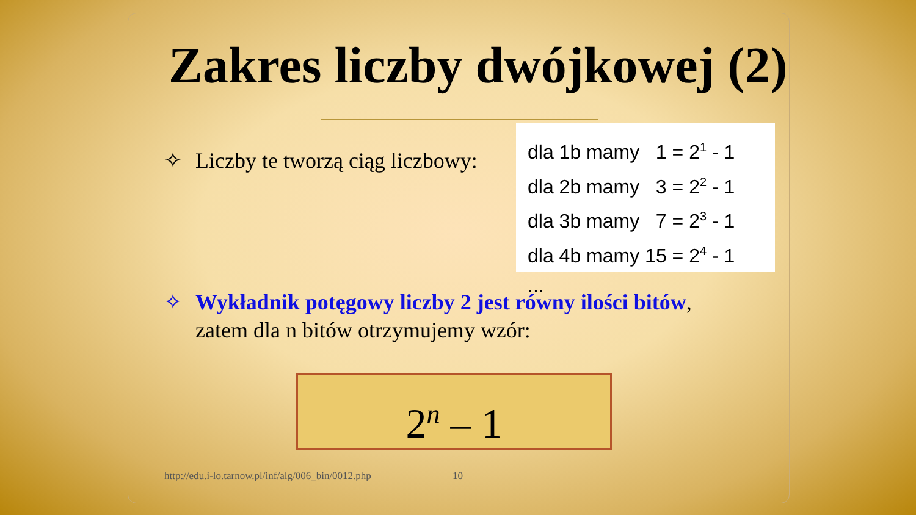Zakres liczby dwójkowej (2)
✧ Liczby te tworzą ciąg liczbowy:
dla 1b mamy 1 = 2<sup>1</sup> - 1
dla 2b mamy 3 = 2<sup>2</sup> - 1
dla 3b mamy 7 = 2<sup>3</sup> - 1
dla 4b mamy 15 = 2<sup>4</sup> - 1
...
✧ Wykładnik potęgowy liczby 2 jest równy ilości bitów,
zatem dla n bitów otrzymujemy wzór:
2<sup>n</sup> – 1
http://edu.i-lo.tarnow.pl/inf/alg/006_bin/0012.php
10